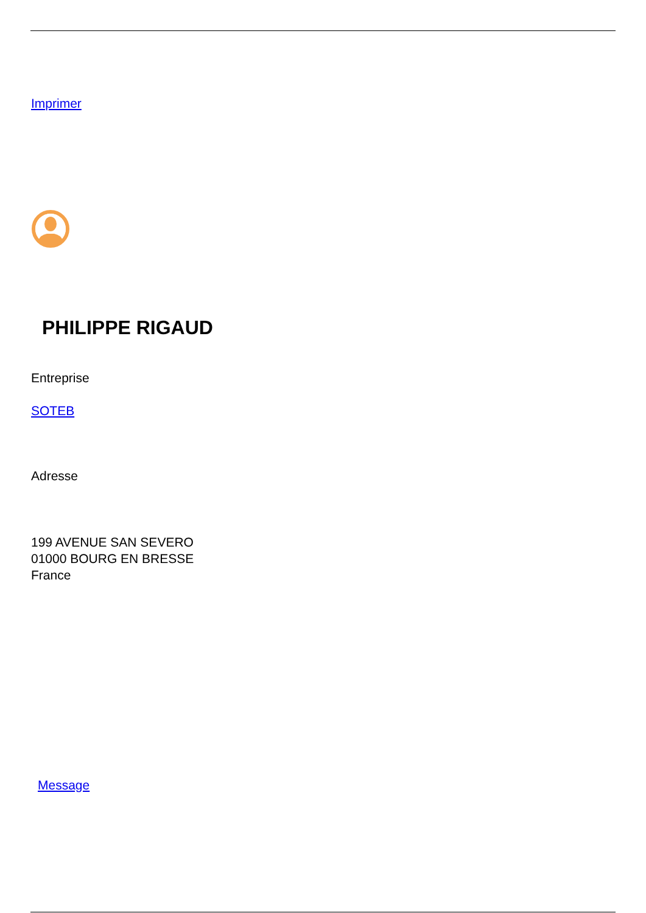Imprimer
PHILIPPE RIGAUD
Entreprise
SOTEB
Adresse
199 AVENUE SAN SEVERO
01000 BOURG EN BRESSE
France
Message